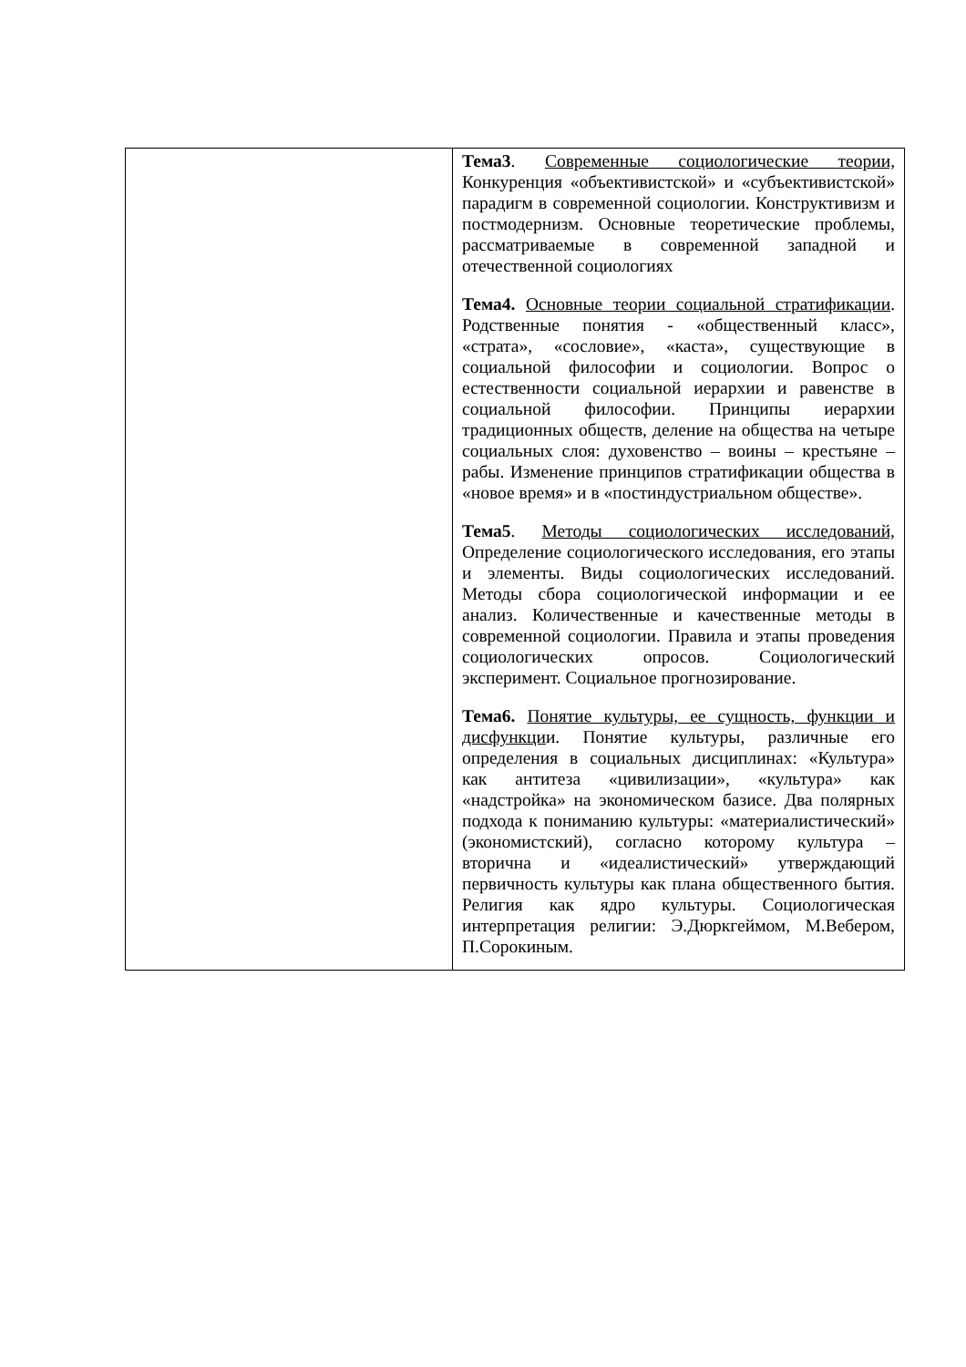| | Тема3 . Современные социологические теории, Конкуренция «объективистской» и «субъективистской» парадигм в современной социологии. Конструктивизм и постмодернизм. Основные теоретические проблемы, рассматриваемые в современной западной и отечественной социологиях Тема4. Основные теории социальной стратификации . Родственные понятия - «общественный класс», «страта», «сословие», «каста», существующие в социальной философии и социологии. Вопрос о естественности социальной иерархии и равенстве в социальной философии. Принципы иерархии традиционных обществ, деление на общества на четыре социальных слоя: духовенство – воины – крестьяне – рабы. Изменение принципов стратификации общества в «новое время» и в «постиндустриальном обществе». Тема5 . Методы социологических исследований, Определение социологического исследования, его этапы и элементы. Виды социологических исследований. Методы сбора социологической информации и ее анализ. Количественные и качественные методы в современной социологии. Правила и этапы проведения социологических опросов. Социологический эксперимент. Социальное прогнозирование. Тема6. Понятие культуры, ее сущность, функции и дисфункци и. Понятие культуры, различные его определения в социальных дисциплинах: «Культура» как антитеза «цивилизации», «культура» как «надстройка» на экономическом базисе. Два полярных подхода к пониманию культуры: «материалистический» (экономистский), согласно которому культура – вторична и «идеалистический» утверждающий первичность культуры как плана общественного бытия. Религия как ядро культуры. Социологическая интерпретация религии: Э.Дюркгеймом, М.Вебером, П.Сорокиным. |